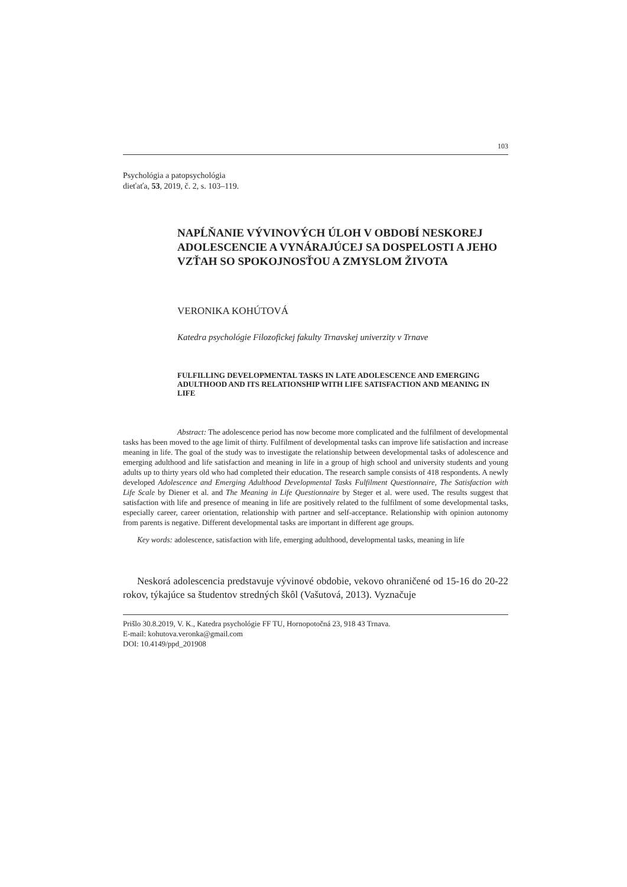103
Psychológia a patopsychológia
dieťaťa, 53, 2019, č. 2, s. 103–119.
NAPĹŇANIE VÝVINOVÝCH ÚLOH V OBDOBÍ NESKOREJ ADOLESCENCIE A VYNÁRAJÚCEJ SA DOSPELOSTI A JEHO VZŤAH SO SPOKOJNOSŤOU A ZMYSLOM ŽIVOTA
VERONIKA KOHÚTOVÁ
Katedra psychológie Filozofickej fakulty Trnavskej univerzity v Trnave
FULFILLING DEVELOPMENTAL TASKS IN LATE ADOLESCENCE AND EMERGING ADULTHOOD AND ITS RELATIONSHIP WITH LIFE SATISFACTION AND MEANING IN LIFE
Abstract: The adolescence period has now become more complicated and the fulfilment of developmental tasks has been moved to the age limit of thirty. Fulfilment of developmental tasks can improve life satisfaction and increase meaning in life. The goal of the study was to investigate the relationship between developmental tasks of adolescence and emerging adulthood and life satisfaction and meaning in life in a group of high school and university students and young adults up to thirty years old who had completed their education. The research sample consists of 418 respondents. A newly developed Adolescence and Emerging Adulthood Developmental Tasks Fulfilment Questionnaire, The Satisfaction with Life Scale by Diener et al. and The Meaning in Life Questionnaire by Steger et al. were used. The results suggest that satisfaction with life and presence of meaning in life are positively related to the fulfilment of some developmental tasks, especially career, career orientation, relationship with partner and self-acceptance. Relationship with opinion autonomy from parents is negative. Different developmental tasks are important in different age groups.
Key words: adolescence, satisfaction with life, emerging adulthood, developmental tasks, meaning in life
Neskorá adolescencia predstavuje vývinové obdobie, vekovo ohraničené od 15-16 do 20-22 rokov, týkajúce sa študentov stredných škôl (Vašutová, 2013). Vyznačuje
Prišlo 30.8.2019, V. K., Katedra psychológie FF TU, Hornopotočná 23, 918 43 Trnava.
E-mail: kohutova.veronka@gmail.com
DOI: 10.4149/ppd_201908